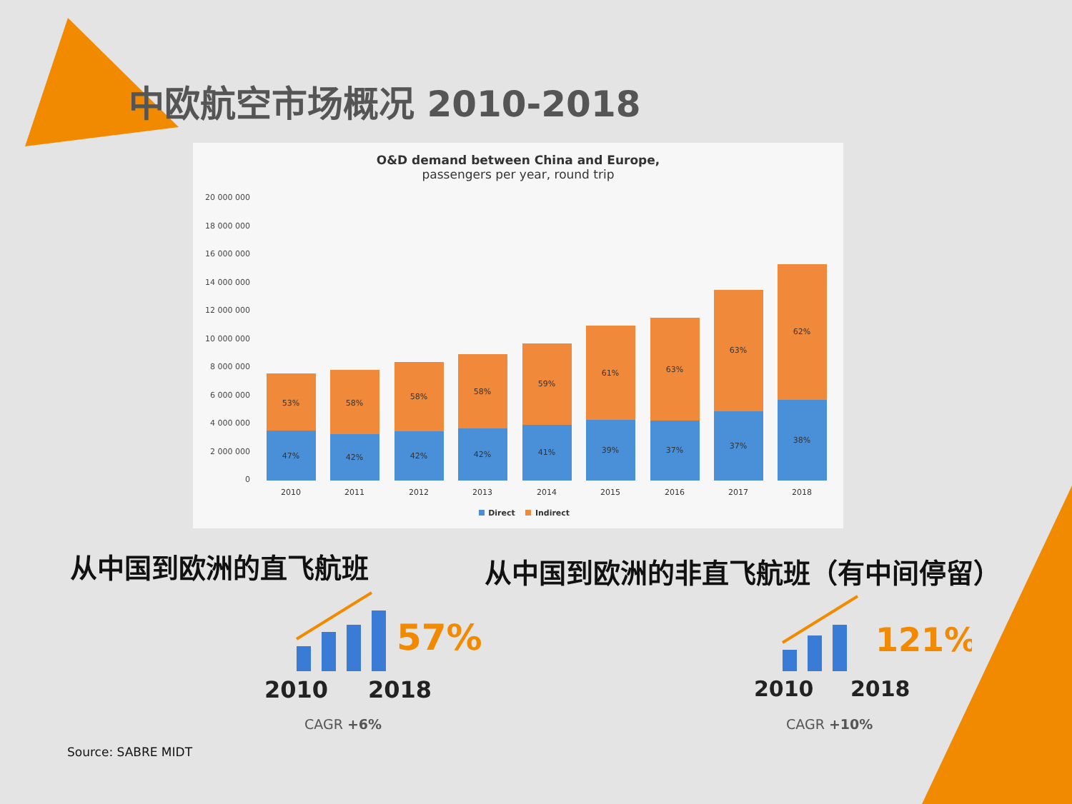中欧航空市场概况 2010-2018
O&D demand between China and Europe,
passengers per year, round trip
20 000 000
18 000 000
16 000 000
14 000 000
12 000 000
10 000 000
8 000 000
6 000 000
4 000 000
2 000 000
0
53%
47%
2010
58%
42%
2011
58%
42%
2012
58%
42%
2013
59%
41%
2014
61%
39%
2015
63%
37%
2016
63%
37%
2017
62%
38%
2018
Direct
Indirect
从中国到欧洲的直飞航班
从中国到欧洲的非直飞航班（有中间停留）
57%
2010
2018
121%
2010
2018
CAGR +6% CAGR +10%
Source: SABRE MIDT